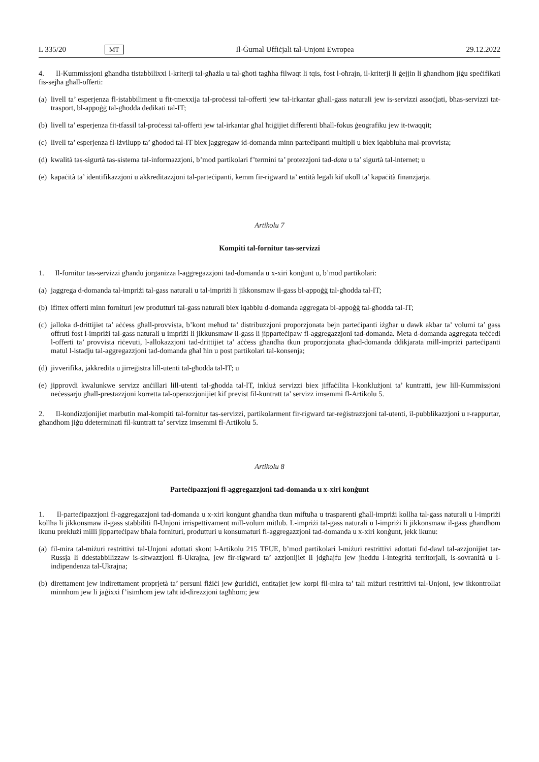L 335/20 MT Il-Ġurnal Uffiċjali tal-Unjoni Ewropea 29.12.2022
4. Il-Kummissjoni għandha tistabbilixxi l-kriterji tal-għażla u tal-għoti tagħha filwaqt li tqis, fost l-oħrajn, il-kriterji li ġejjin li għandhom jiġu speċifikati fis-sejħa għall-offerti:
(a) livell ta’ esperjenza fl-istabbiliment u fit-tmexxija tal-proċessi tal-offerti jew tal-irkantar għall-gass naturali jew is-servizzi assoċjati, bħas-servizzi tat-trasport, bl-appoġġ tal-għodda dedikati tal-IT;
(b) livell ta’ esperjenza fit-tfassil tal-proċessi tal-offerti jew tal-irkantar għal ħtiġijiet differenti bħall-fokus ġeografiku jew it-twaqqit;
(c) livell ta’ esperjenza fl-iżvilupp ta’ għodod tal-IT biex jaggregaw id-domanda minn parteċipanti multipli u biex iqabbluha mal-provvista;
(d) kwalità tas-sigurtà tas-sistema tal-informazzjoni, b’mod partikolari f’termini ta’ protezzjoni tad-data u ta’ sigurtà tal-internet; u
(e) kapaċità ta’ identifikazzjoni u akkreditazzjoni tal-parteċipanti, kemm fir-rigward ta’ entità legali kif ukoll ta’ kapaċità finanzjarja.
Artikolu 7
Kompiti tal-fornitur tas-servizzi
1. Il-fornitur tas-servizzi għandu jorganizza l-aggregazzjoni tad-domanda u x-xiri konġunt u, b’mod partikolari:
(a) jaggrega d-domanda tal-impriżi tal-gass naturali u tal-impriżi li jikkonsmaw il-gass bl-appoġġ tal-għodda tal-IT;
(b) ifittex offerti minn fornituri jew produtturi tal-gass naturali biex iqabblu d-domanda aggregata bl-appoġġ tal-għodda tal-IT;
(c) jalloka d-drittijiet ta’ aċċess għall-provvista, b’kont meħud ta’ distribuzzjoni proporzjonata bejn parteċipanti iżgħar u dawk akbar ta’ volumi ta’ gass offruti fost l-impriżi tal-gass naturali u impriżi li jikkunsmaw il-gass li jipparteċipaw fl-aggregazzjoni tad-domanda. Meta d-domanda aggregata teċċedi l-offerti ta’ provvista riċevuti, l-allokazzjoni tad-drittijiet ta’ aċċess għandha tkun proporzjonata għad-domanda ddikjarata mill-impriżi parteċipanti matul l-istadju tal-aggregazzjoni tad-domanda għal ħin u post partikolari tal-konsenja;
(d) jivverifika, jakkredita u jirreġistra lill-utenti tal-għodda tal-IT; u
(e) jipprovdi kwalunkwe servizz anċillari lill-utenti tal-għodda tal-IT, inkluż servizzi biex jiffaċilita l-konklużjoni ta’ kuntratti, jew lill-Kummissjoni neċessarju għall-prestazzjoni korretta tal-operazzjonijiet kif previst fil-kuntratt ta’ servizz imsemmi fl-Artikolu 5.
2. Il-kondizzjonijiet marbutin mal-kompiti tal-fornitur tas-servizzi, partikolarment fir-rigward tar-reġistrazzjoni tal-utenti, il-pubblikazzjoni u r-rappurtar, għandhom jiġu ddeterminati fil-kuntratt ta’ servizz imsemmi fl-Artikolu 5.
Artikolu 8
Parteċipazzjoni fl-aggregazzjoni tad-domanda u x-xiri konġunt
1. Il-parteċipazzjoni fl-aggregazzjoni tad-domanda u x-xiri konġunt għandha tkun miftuħa u trasparenti għall-impriżi kollha tal-gass naturali u l-impriżi kollha li jikkonsmaw il-gass stabbiliti fl-Unjoni irrispettivament mill-volum mitlub. L-impriżi tal-gass naturali u l-impriżi li jikkonsmaw il-gass għandhom ikunu preklużi milli jipparteċipaw bħala fornituri, produtturi u konsumaturi fl-aggregazzjoni tad-domanda u x-xiri konġunt, jekk ikunu:
(a) fil-mira tal-miżuri restrittivi tal-Unjoni adottati skont l-Artikolu 215 TFUE, b’mod partikolari l-miżuri restrittivi adottati fid-dawl tal-azzjonijiet tar-Russja li ddestabbilizzaw is-sitwazzjoni fl-Ukrajna, jew fir-rigward ta’ azzjonijiet li jdgħajfu jew jheddu l-integrità territorjali, is-sovranità u l-indipendenza tal-Ukrajna;
(b) direttament jew indirettament proprjetà ta’ persuni fiżiċi jew ġuridiċi, entitajiet jew korpi fil-mira ta’ tali miżuri restrittivi tal-Unjoni, jew ikkontrollat minnhom jew li jaġixxi f’isimhom jew taħt id-direzzjoni tagħhom; jew